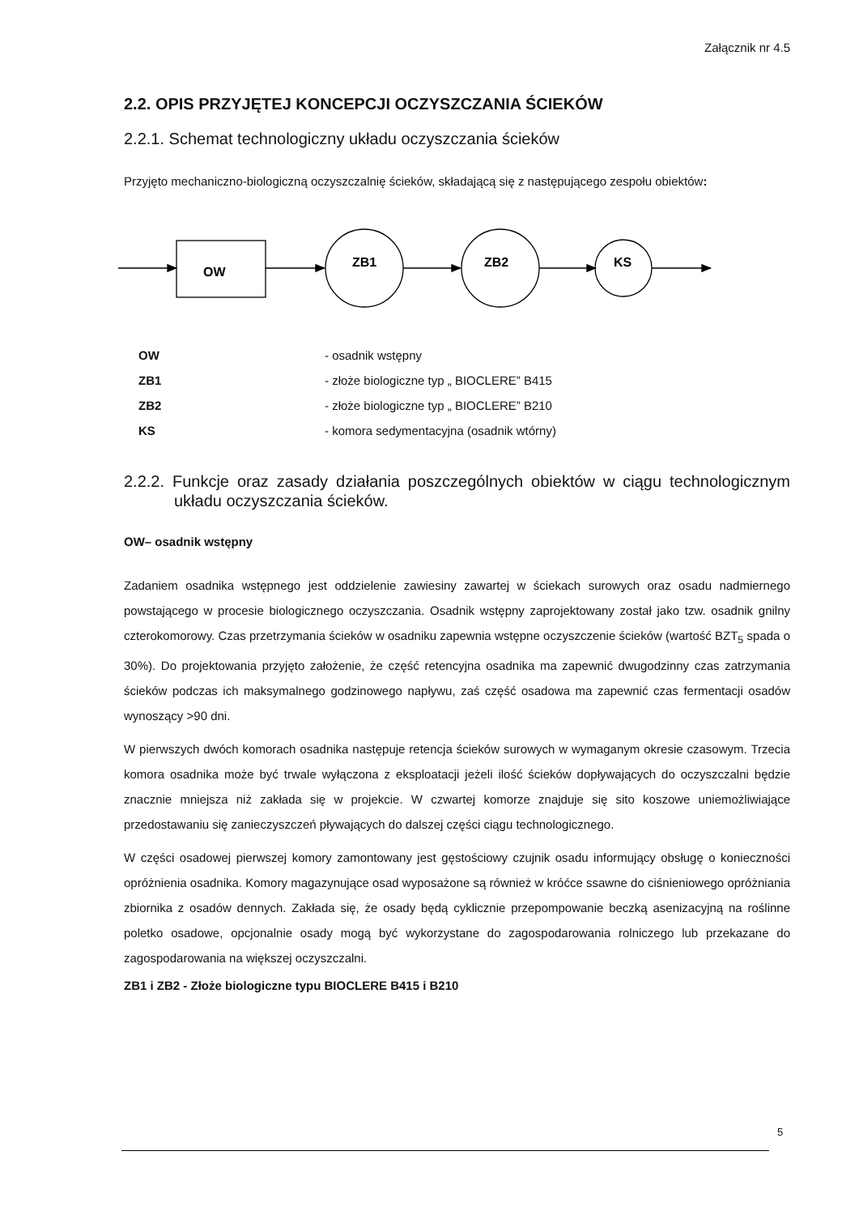Załącznik nr 4.5
2.2. OPIS PRZYJĘTEJ KONCEPCJI OCZYSZCZANIA ŚCIEKÓW
2.2.1. Schemat technologiczny układu oczyszczania ścieków
Przyjęto mechaniczno-biologiczną oczyszczalnię ścieków, składającą się z następującego zespołu obiektów:
OW
ZB1
ZB2
KS
| OW | - osadnik wstępny |
| ZB1 | - złoże biologiczne typ „ BIOCLERE” B415 |
| ZB2 | - złoże biologiczne typ „ BIOCLERE” B210 |
| KS | - komora sedymentacyjna (osadnik wtórny) |
2.2.2. Funkcje oraz zasady działania poszczególnych obiektów w ciągu technologicznym układu oczyszczania ścieków.
OW– osadnik wstępny
Zadaniem osadnika wstępnego jest oddzielenie zawiesiny zawartej w ściekach surowych oraz osadu nadmiernego powstającego w procesie biologicznego oczyszczania. Osadnik wstępny zaprojektowany został jako tzw. osadnik gnilny czterokomorowy. Czas przetrzymania ścieków w osadniku zapewnia wstępne oczyszczenie ścieków (wartość BZT<sub>5</sub> spada o 30%). Do projektowania przyjęto założenie, że część retencyjna osadnika ma zapewnić dwugodzinny czas zatrzymania ścieków podczas ich maksymalnego godzinowego napływu, zaś część osadowa ma zapewnić czas fermentacji osadów wynoszący >90 dni.
W pierwszych dwóch komorach osadnika następuje retencja ścieków surowych w wymaganym okresie czasowym. Trzecia komora osadnika może być trwale wyłączona z eksploatacji jeżeli ilość ścieków dopływających do oczyszczalni będzie znacznie mniejsza niż zakłada się w projekcie. W czwartej komorze znajduje się sito koszowe uniemożliwiające przedostawaniu się zanieczyszczeń pływających do dalszej części ciągu technologicznego.
W części osadowej pierwszej komory zamontowany jest gęstościowy czujnik osadu informujący obsługę o konieczności opróżnienia osadnika. Komory magazynujące osad wyposażone są również w króćce ssawne do ciśnieniowego opróżniania zbiornika z osadów dennych. Zakłada się, że osady będą cyklicznie przepompowanie beczką asenizacyjną na roślinne poletko osadowe, opcjonalnie osady mogą być wykorzystane do zagospodarowania rolniczego lub przekazane do zagospodarowania na większej oczyszczalni.
ZB1 i ZB2 - Złoże biologiczne typu BIOCLERE B415 i B210
5